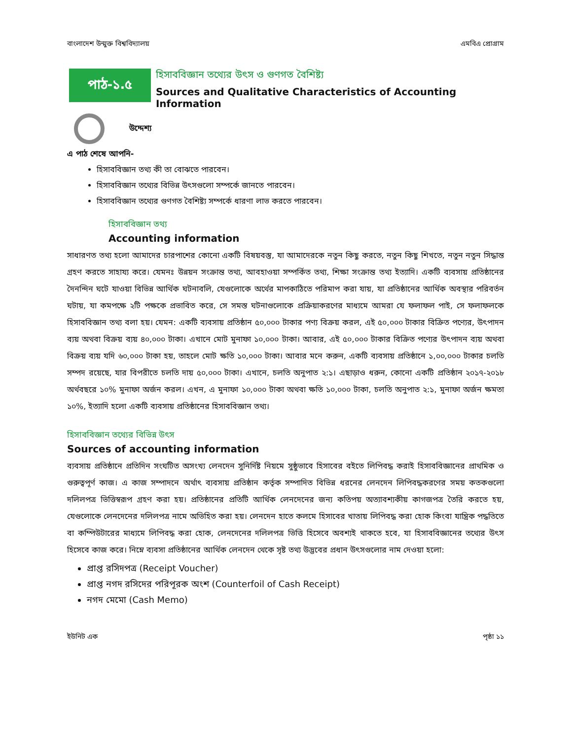বাংলাদেশ উন্মুক্ত বিশ্ববিদ্যালয় এমবিএ প্রোগ্রাম
পাঠ-১.৫
হিসাববিজ্ঞান তথ্যের উৎস ও গুণগত বৈশিষ্ট্য
Sources and Qualitative Characteristics of Accounting Information
উদ্দেশ্য
এ পাঠ শেষে আপনি-
হিসাববিজ্ঞান তথ্য কী তা বোঝতে পারবেন।
হিসাববিজ্ঞান তথ্যের বিভিন্ন উৎসগুলো সম্পর্কে জানতে পারবেন।
হিসাববিজ্ঞান তথ্যের গুণগত বৈশিষ্ট্য সম্পর্কে ধারণা লাভ করতে পারবেন।
হিসাববিজ্ঞান তথ্য
Accounting information
সাধারণত তথ্য হলো আমাদের চারপাশের কোনো একটি বিষয়বস্তু, যা আমাদেরকে নতুন কিছু করতে, নতুন কিছু শিখতে, নতুন নতুন সিদ্ধান্ত গ্রহণ করতে সাহায্য করে। যেমনঃ উন্নয়ন সংক্রান্ত তথ্য, আবহাওয়া সম্পর্কিত তথ্য, শিক্ষা সংক্রান্ত তথ্য ইত্যাদি। একটি ব্যবসায় প্রতিষ্ঠানের দৈনন্দিন ঘটে যাওয়া বিভিন্ন আর্থিক ঘটনাবলি, যেগুলোকে অর্থের মাপকাঠিতে পরিমাপ করা যায়, যা প্রতিষ্ঠানের আর্থিক অবস্থার পরিবর্তন ঘটায়, যা কমপক্ষে ২টি পক্ষকে প্রভাবিত করে, সে সমস্ত ঘটনাগুলোকে প্রক্রিয়াকরণের মাধ্যমে আমরা যে ফলাফল পাই, সে ফলাফলকে হিসাববিজ্ঞান তথ্য বলা হয়। যেমন: একটি ব্যবসায় প্রতিষ্ঠান ৫০,০০০ টাকার পণ্য বিক্রয় করল, এই ৫০,০০০ টাকার বিক্রিত পণ্যের, উৎপাদন ব্যয় অথবা বিক্রয় ব্যয় ৪০,০০০ টাকা। এখানে মোট মুনাফা ১০,০০০ টাকা। আবার, এই ৫০,০০০ টাকার বিক্রিত পণ্যের উৎপাদন ব্যয় অথবা বিক্রয় ব্যয় যদি ৬০,০০০ টাকা হয়, তাহলে মোট ক্ষতি ১০,০০০ টাকা। আবার মনে করুন, একটি ব্যবসায় প্রতিষ্ঠানে ১,০০,০০০ টাকার চলতি সম্পদ রয়েছে, যার বিপরীতে চলতি দায় ৫০,০০০ টাকা। এখানে, চলতি অনুপাত ২:১। এছাড়াও ধরুন, কোনো একটি প্রতিষ্ঠান ২০১৭-২০১৮ অর্থবছরে ১০% মুনাফা অর্জন করল। এখন, এ মুনাফা ১০,০০০ টাকা অথবা ক্ষতি ১০,০০০ টাকা, চলতি অনুপাত ২:১, মুনাফা অর্জন ক্ষমতা ১০%, ইত্যাদি হলো একটি ব্যবসায় প্রতিষ্ঠানের হিসাববিজ্ঞান তথ্য।
হিসাববিজ্ঞান তথ্যের বিভিন্ন উৎস
Sources of accounting information
ব্যবসায় প্রতিষ্ঠানে প্রতিদিন সংঘটিত অসংখ্য লেনদেন সুনির্দিষ্ট নিয়মে সুষ্ঠুভাবে হিসাবের বইতে লিপিবদ্ধ করাই হিসাববিজ্ঞানের প্রাথমিক ও গুরুত্বপূর্ণ কাজ। এ কাজ সম্পাদনে অর্থাৎ ব্যবসায় প্রতিষ্ঠান কর্তৃক সম্পাদিত বিভিন্ন ধরনের লেনদেন লিপিবদ্ধকরণের সময় কতকগুলো দলিলপত্র ভিত্তিস্বরূপ গ্রহণ করা হয়। প্রতিষ্ঠানের প্রতিটি আর্থিক লেনদেনের জন্য কতিপয় অত্যাবশ্যকীয় কাগজপত্র তৈরি করতে হয়, যেগুলোকে লেনদেনের দলিলপত্র নামে অভিহিত করা হয়। লেনদেন হাতে কলমে হিসাবের খাতায় লিপিবদ্ধ করা হোক কিংবা যান্ত্রিক পদ্ধতিতে বা কম্পিউটারের মাধ্যমে লিপিবদ্ধ করা হোক, লেনদেনের দলিলপত্র ভিত্তি হিসেবে অবশ্যই থাকতে হবে, যা হিসাববিজ্ঞানের তথ্যের উৎস হিসেবে কাজ করে। নিম্নে ব্যবসা প্রতিষ্ঠানের আর্থিক লেনদেন থেকে সৃষ্ট তথ্য উদ্ভবের প্রধান উৎসগুলোর নাম দেওয়া হলো:
প্রাপ্ত রসিদপত্র (Receipt Voucher)
প্রাপ্ত নগদ রসিদের পরিপূরক অংশ (Counterfoil of Cash Receipt)
নগদ মেমো (Cash Memo)
ইউনিট এক পৃষ্ঠা ১১